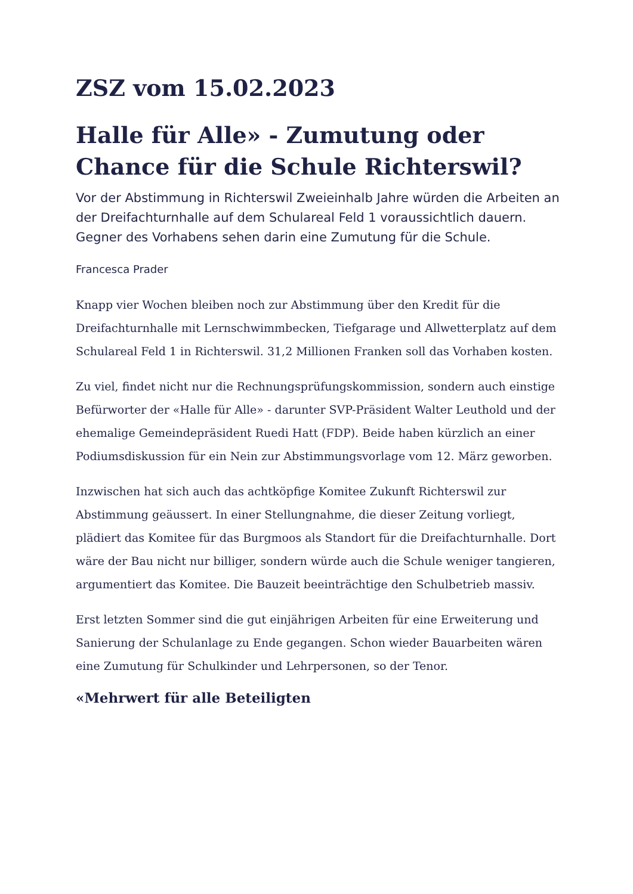ZSZ vom 15.02.2023
Halle für Alle» - Zumutung oder Chance für die Schule Richterswil?
Vor der Abstimmung in Richterswil Zweieinhalb Jahre würden die Arbeiten an der Dreifachturnhalle auf dem Schulareal Feld 1 voraussichtlich dauern. Gegner des Vorhabens sehen darin eine Zumutung für die Schule.
Francesca Prader
Knapp vier Wochen bleiben noch zur Abstimmung über den Kredit für die Dreifachturnhalle mit Lernschwimmbecken, Tiefgarage und Allwetterplatz auf dem Schulareal Feld 1 in Richterswil. 31,2 Millionen Franken soll das Vorhaben kosten.
Zu viel, findet nicht nur die Rechnungsprüfungskommission, sondern auch einstige Befürworter der «Halle für Alle» - darunter SVP-Präsident Walter Leuthold und der ehemalige Gemeindepräsident Ruedi Hatt (FDP). Beide haben kürzlich an einer Podiumsdiskussion für ein Nein zur Abstimmungsvorlage vom 12. März geworben.
Inzwischen hat sich auch das achtköpfige Komitee Zukunft Richterswil zur Abstimmung geäussert. In einer Stellungnahme, die dieser Zeitung vorliegt, plädiert das Komitee für das Burgmoos als Standort für die Dreifachturnhalle. Dort wäre der Bau nicht nur billiger, sondern würde auch die Schule weniger tangieren, argumentiert das Komitee. Die Bauzeit beeinträchtige den Schulbetrieb massiv.
Erst letzten Sommer sind die gut einjährigen Arbeiten für eine Erweiterung und Sanierung der Schulanlage zu Ende gegangen. Schon wieder Bauarbeiten wären eine Zumutung für Schulkinder und Lehrpersonen, so der Tenor.
«Mehrwert für alle Beteiligten